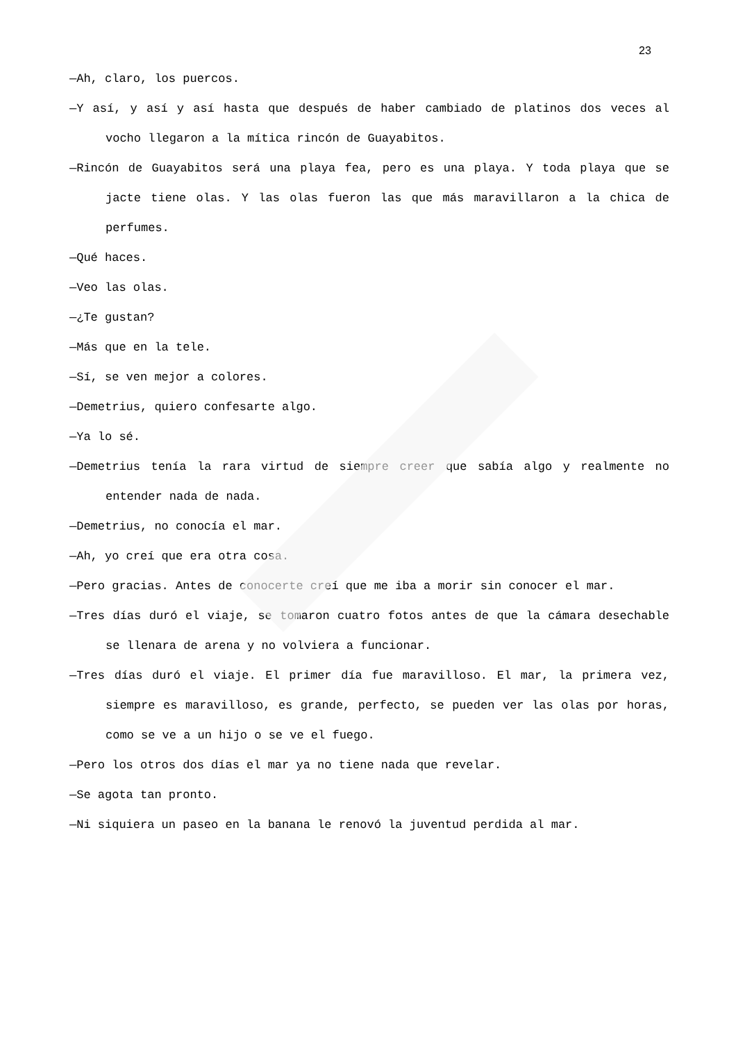23
—Ah, claro, los puercos.
—Y así, y así y así hasta que después de haber cambiado de platinos dos veces al vocho llegaron a la mítica rincón de Guayabitos.
—Rincón de Guayabitos será una playa fea, pero es una playa. Y toda playa que se jacte tiene olas. Y las olas fueron las que más maravillaron a la chica de perfumes.
—Qué haces.
—Veo las olas.
—¿Te gustan?
—Más que en la tele.
—Sí, se ven mejor a colores.
—Demetrius, quiero confesarte algo.
—Ya lo sé.
—Demetrius tenía la rara virtud de siempre creer que sabía algo y realmente no entender nada de nada.
—Demetrius, no conocía el mar.
—Ah, yo creí que era otra cosa.
—Pero gracias. Antes de conocerte creí que me iba a morir sin conocer el mar.
—Tres días duró el viaje, se tomaron cuatro fotos antes de que la cámara desechable se llenara de arena y no volviera a funcionar.
—Tres días duró el viaje. El primer día fue maravilloso. El mar, la primera vez, siempre es maravilloso, es grande, perfecto, se pueden ver las olas por horas, como se ve a un hijo o se ve el fuego.
—Pero los otros dos días el mar ya no tiene nada que revelar.
—Se agota tan pronto.
—Ni siquiera un paseo en la banana le renovó la juventud perdida al mar.